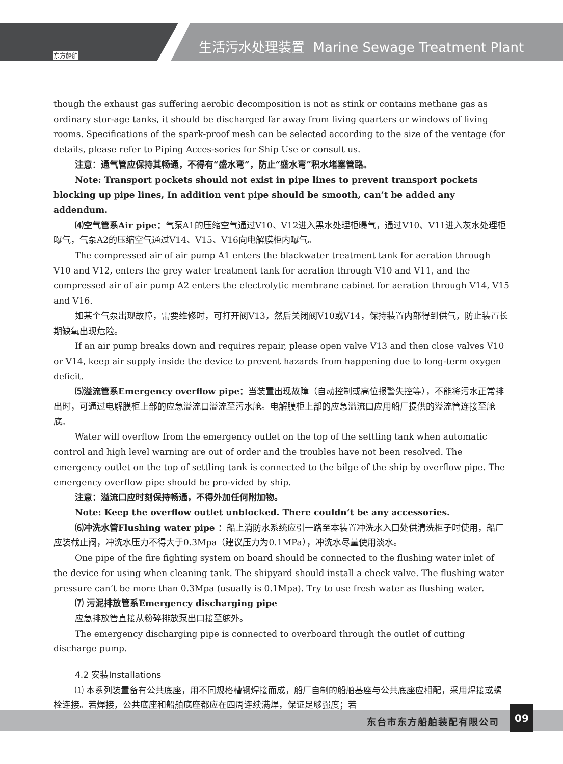东方船舶
生活污水处理装置 Marine Sewage Treatment Plant
though the exhaust gas suffering aerobic decomposition is not as stink or contains methane gas as ordinary stor-age tanks, it should be discharged far away from living quarters or windows of living rooms. Specifications of the spark-proof mesh can be selected according to the size of the ventage (for details, please refer to Piping Acces-sories for Ship Use or consult us.
注意：通气管应保持其畅通，不得有“盛水弯”，防止“盛水弯”积水堵塞管路。
Note: Transport pockets should not exist in pipe lines to prevent transport pockets blocking up pipe lines, In addition vent pipe should be smooth, can’t be added any addendum.
⑷空气管系Air pipe：气泵A1的压缩空气通过V10、V12进入黑水处理柜曝气，通过V10、V11进入灰水处理柜曝气，气泵A2的压缩空气通过V14、V15、V16向电解膜柜内曝气。
The compressed air of air pump A1 enters the blackwater treatment tank for aeration through V10 and V12, enters the grey water treatment tank for aeration through V10 and V11, and the compressed air of air pump A2 enters the electrolytic membrane cabinet for aeration through V14, V15 and V16.
如某个气泵出现故障，需要维修时，可打开阀V13，然后关闭阀V10或V14，保持装置内部得到供气，防止装置长期缺氧出现危险。
If an air pump breaks down and requires repair, please open valve V13 and then close valves V10 or V14, keep air supply inside the device to prevent hazards from happening due to long-term oxygen deficit.
⑸溢流管系Emergency overflow pipe：当装置出现故障（自动控制或高位报警失控等），不能将污水正常排出时，可通过电解膜柜上部的应急溢流口溢流至污水舱。电解膜柜上部的应急溢流口应用船厂提供的溢流管连接至舱底。
Water will overflow from the emergency outlet on the top of the settling tank when automatic control and high level warning are out of order and the troubles have not been resolved. The emergency outlet on the top of settling tank is connected to the bilge of the ship by overflow pipe. The emergency overflow pipe should be pro-vided by ship.
注意：溢流口应时刻保持畅通，不得外加任何附加物。
Note: Keep the overflow outlet unblocked. There couldn’t be any accessories.
⑹冲洗水管Flushing water pipe ：船上消防水系统应引一路至本装置冲洗水入口处供清洗柜子时使用，船厂应装截止阀，冲洗水压力不得大于0.3Mpa（建议压力为0.1MPa），冲洗水尽量使用淡水。
One pipe of the fire fighting system on board should be connected to the flushing water inlet of the device for using when cleaning tank. The shipyard should install a check valve. The flushing water pressure can’t be more than 0.3Mpa (usually is 0.1Mpa). Try to use fresh water as flushing water.
⑺ 污泥排放管系Emergency discharging pipe
应急排放管直接从粉碎排放泵出口接至舷外。
The emergency discharging pipe is connected to overboard through the outlet of cutting discharge pump.
4.2 安装Installations
⑴ 本系列装置备有公共底座，用不同规格槽钢焊接而成，船厂自制的船舶基座与公共底座应相配，采用焊接或螺栓连接。若焊接，公共底座和船舶底座都应在四周连续满焊，保证足够强度；若
东台市东方船舶装配有限公司
09